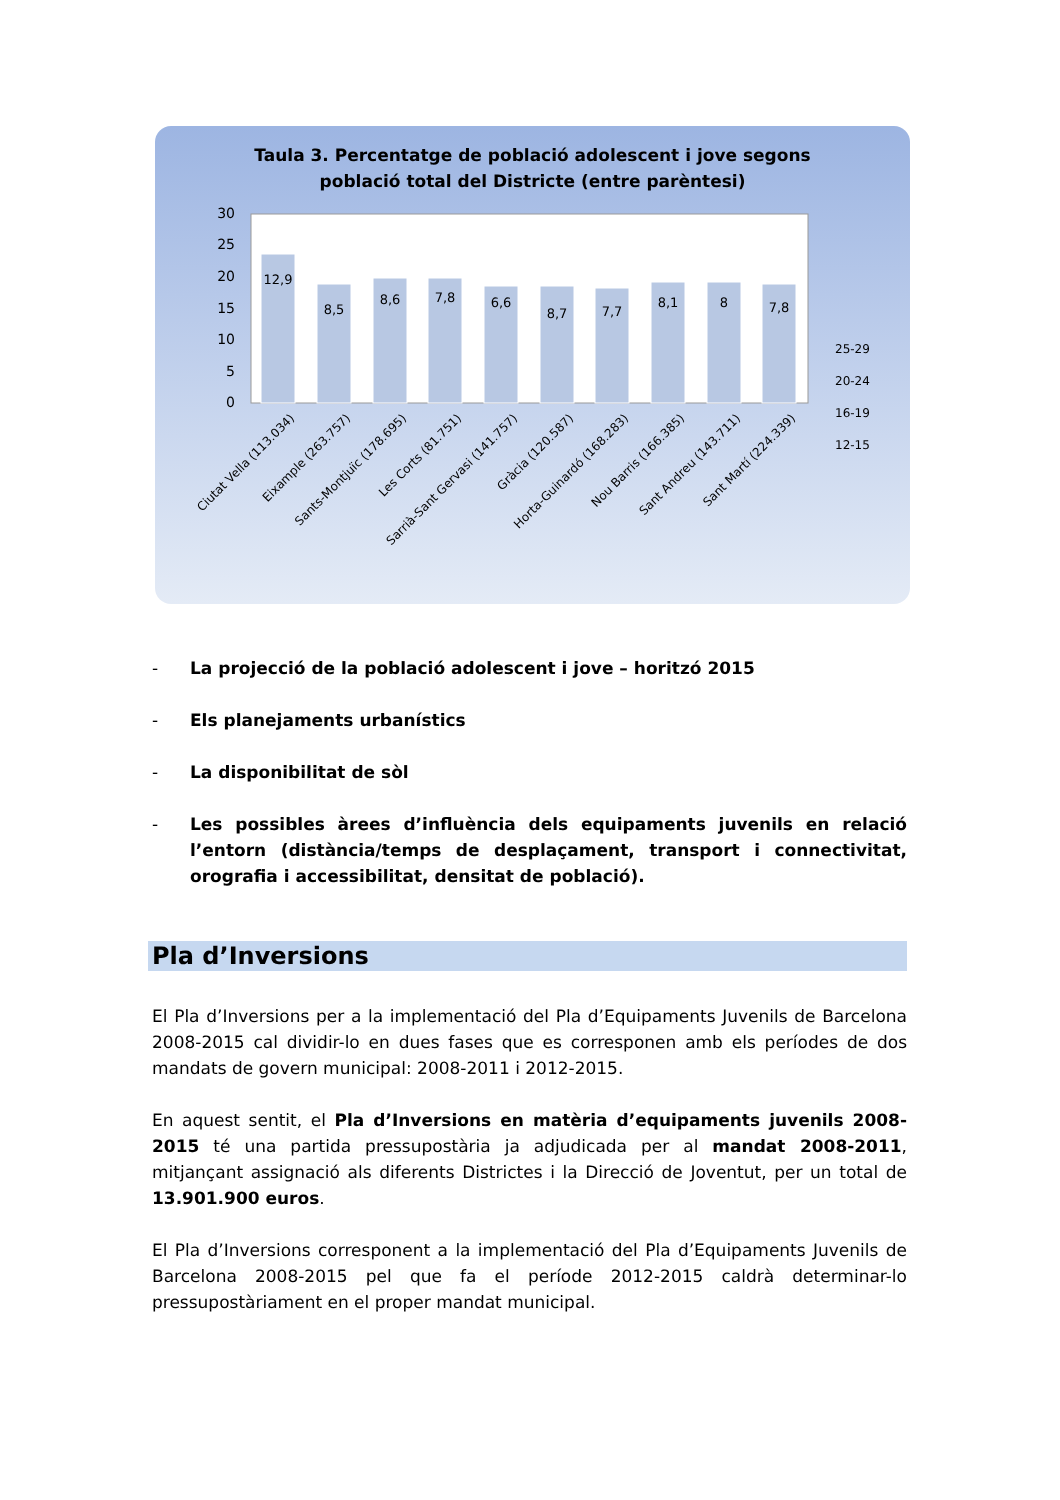Taula 3. Percentatge de població adolescent i jove segons
població total del Districte (entre parèntesi)
30
25
20
15
10
5
0
12,9
8,5
8,6
7,8
6,6
8,7
7,7
8,1
8
7,8
25-29
20-24
16-19
12-15
Ciutat Vella (113.034)
Eixample (263.757)
Sants-Montjuïc (178.695)
Les Corts (81.751)
Sarrià-Sant Gervasi (141.757)
Gràcia (120.587)
Horta-Guinardó (168.283)
Nou Barris (166.385)
Sant Andreu (143.711)
Sant Martí (224.339)
- La projecció de la població adolescent i jove – horitzó 2015
- Els planejaments urbanístics
- La disponibilitat de sòl
- Les possibles àrees d’influència dels equipaments juvenils en relació l’entorn (distància/temps de desplaçament, transport i connectivitat, orografia i accessibilitat, densitat de població).
Pla d’Inversions
El Pla d’Inversions per a la implementació del Pla d’Equipaments Juvenils de Barcelona 2008-2015 cal dividir-lo en dues fases que es corresponen amb els períodes de dos mandats de govern municipal: 2008-2011 i 2012-2015.
En aquest sentit, el Pla d’Inversions en matèria d’equipaments juvenils 2008-2015 té una partida pressupostària ja adjudicada per al mandat 2008-2011, mitjançant assignació als diferents Districtes i la Direcció de Joventut, per un total de 13.901.900 euros.
El Pla d’Inversions corresponent a la implementació del Pla d’Equipaments Juvenils de Barcelona 2008-2015 pel que fa el període 2012-2015 caldrà determinar-lo pressupostàriament en el proper mandat municipal.